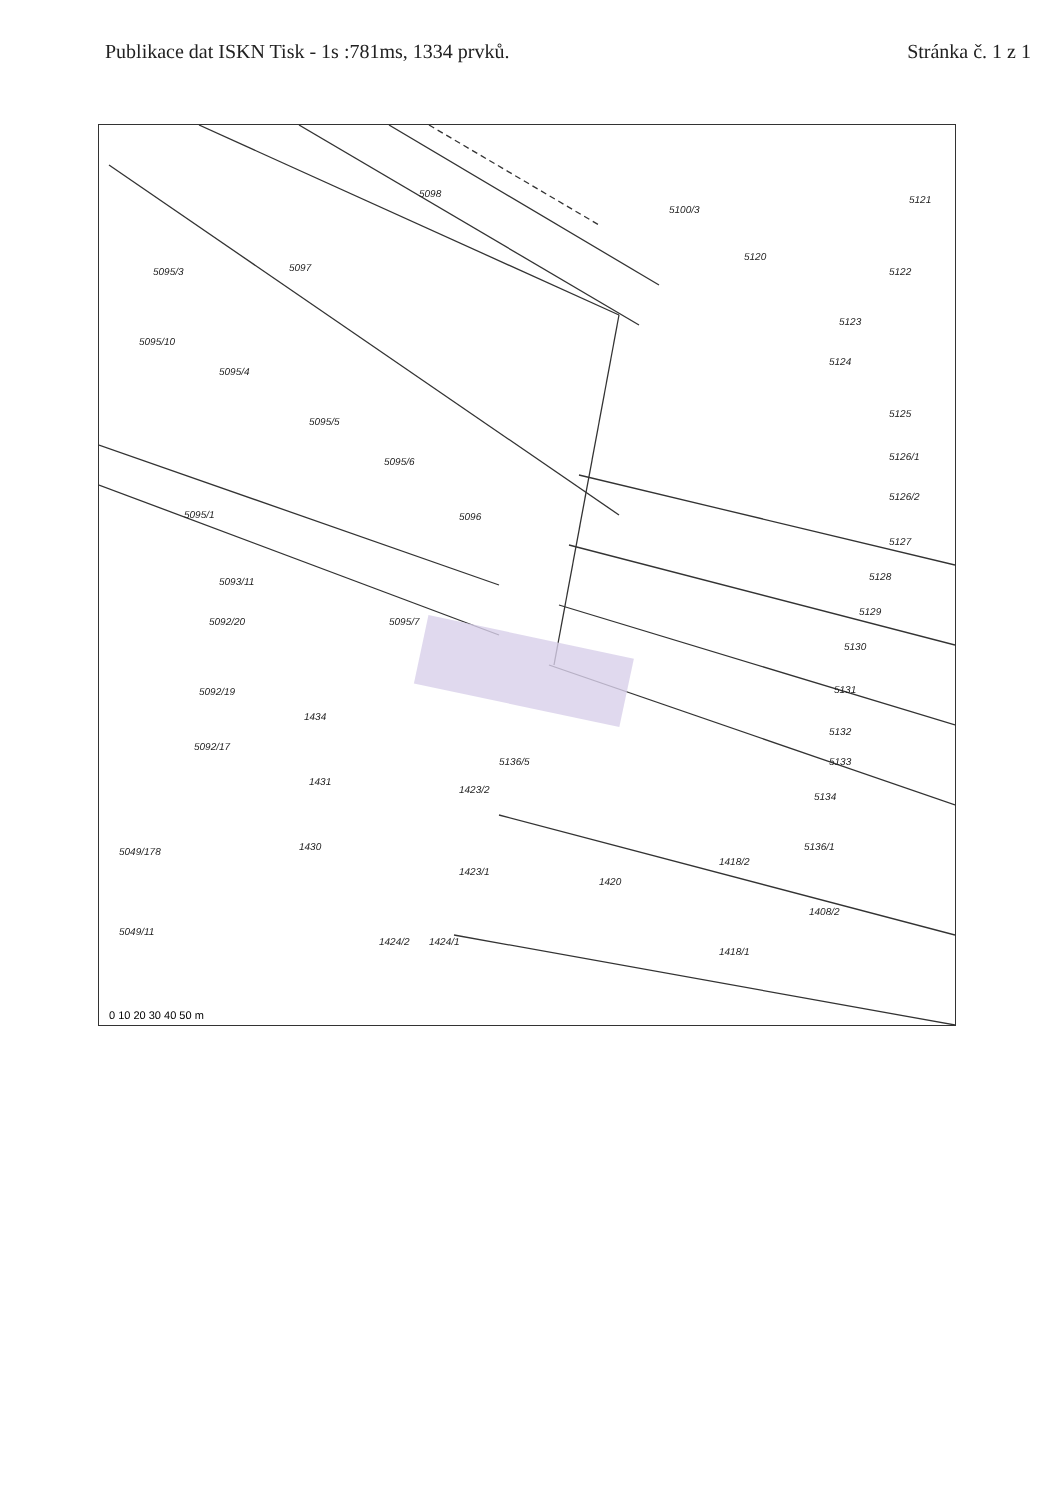Publikace dat ISKN Tisk - 1s :781ms, 1334 prvků.
Stránka č. 1 z 1
5098
5097
5095/3
5100/3
5121
5120
5122
5123
5124
5125
5126/1
5126/2
5127
5128
5129
5130
5131
5132
5133
5134
5136/1
5136/5
5095/10
5095/4
5095/5
5095/6
5095/1
5096
5095/7
1434
1431
1430
1423/2
1423/1
1420
1418/2
1418/1
1408/2
5049/11
5049/178
5092/20
5092/19
5092/17
5093/11
1424/1
1424/2
0 10 20 30 40 50 m